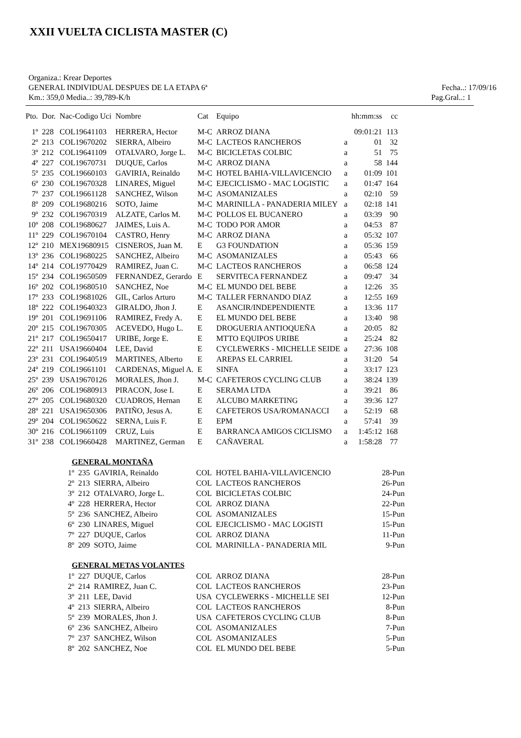XXII VUELTA CICLISTA MASTER (C)
Organiza.: Krear Deportes
GENERAL INDIVIDUAL DESPUES DE LA ETAPA 6ª Fecha..: 17/09/16
Km.: 359,0 Media..: 39,789-K/h Pag.Gral..: 1
| Pto. | Dor. | Nac-Codigo Uci | Nombre | Cat | Equipo | | hh:mm:ss | cc |
| --- | --- | --- | --- | --- | --- | --- | --- | --- |
| 1º | 228 | COL19641103 | HERRERA, Hector | M-C | ARROZ DIANA | | 09:01:21 | 113 |
| 2º | 213 | COL19670202 | SIERRA, Albeiro | M-C | LACTEOS RANCHEROS | a | 01 | 32 |
| 3º | 212 | COL19641109 | OTALVARO, Jorge L. | M-C | BICICLETAS COLBIC | a | 51 | 75 |
| 4º | 227 | COL19670731 | DUQUE, Carlos | M-C | ARROZ DIANA | a | 58 | 144 |
| 5º | 235 | COL19660103 | GAVIRIA, Reinaldo | M-C | HOTEL BAHIA-VILLAVICENCIO | a | 01:09 | 101 |
| 6º | 230 | COL19670328 | LINARES, Miguel | M-C | EJECICLISMO - MAC LOGISTIC | a | 01:47 | 164 |
| 7º | 237 | COL19661128 | SANCHEZ, Wilson | M-C | ASOMANIZALES | a | 02:10 | 59 |
| 8º | 209 | COL19680216 | SOTO, Jaime | M-C | MARINILLA - PANADERIA MILEY | a | 02:18 | 141 |
| 9º | 232 | COL19670319 | ALZATE, Carlos M. | M-C | POLLOS EL BUCANERO | a | 03:39 | 90 |
| 10º | 208 | COL19680627 | JAIMES, Luis A. | M-C | TODO POR AMOR | a | 04:53 | 87 |
| 11º | 229 | COL19670104 | CASTRO, Henry | M-C | ARROZ DIANA | a | 05:32 | 107 |
| 12º | 210 | MEX19680915 | CISNEROS, Juan M. | E | G3 FOUNDATION | a | 05:36 | 159 |
| 13º | 236 | COL19680225 | SANCHEZ, Albeiro | M-C | ASOMANIZALES | a | 05:43 | 66 |
| 14º | 214 | COL19770429 | RAMIREZ, Juan C. | M-C | LACTEOS RANCHEROS | a | 06:58 | 124 |
| 15º | 234 | COL19650509 | FERNANDEZ, Gerardo | E | SERVITECA FERNANDEZ | a | 09:47 | 34 |
| 16º | 202 | COL19680510 | SANCHEZ, Noe | M-C | EL MUNDO DEL BEBE | a | 12:26 | 35 |
| 17º | 233 | COL19681026 | GIL, Carlos Arturo | M-C | TALLER FERNANDO DIAZ | a | 12:55 | 169 |
| 18º | 222 | COL19640323 | GIRALDO, Jhon J. | E | ASANCIR/INDEPENDIENTE | a | 13:36 | 117 |
| 19º | 201 | COL19691106 | RAMIREZ, Fredy A. | E | EL MUNDO DEL BEBE | a | 13:40 | 98 |
| 20º | 215 | COL19670305 | ACEVEDO, Hugo L. | E | DROGUERIA ANTIOQUEÑA | a | 20:05 | 82 |
| 21º | 217 | COL19650417 | URIBE, Jorge E. | E | MTTO EQUIPOS URIBE | a | 25:24 | 82 |
| 22º | 211 | USA19660404 | LEE, David | E | CYCLEWERKS - MICHELLE SEIDE | a | 27:36 | 108 |
| 23º | 231 | COL19640519 | MARTINES, Alberto | E | AREPAS EL CARRIEL | a | 31:20 | 54 |
| 24º | 219 | COL19661101 | CARDENAS, Miguel A. | E | SINFA | a | 33:17 | 123 |
| 25º | 239 | USA19670126 | MORALES, Jhon J. | M-C | CAFETEROS CYCLING CLUB | a | 38:24 | 139 |
| 26º | 206 | COL19680913 | PIRACON, Jose I. | E | SERAMA LTDA | a | 39:21 | 86 |
| 27º | 205 | COL19680320 | CUADROS, Hernan | E | ALCUBO MARKETING | a | 39:36 | 127 |
| 28º | 221 | USA19650306 | PATIÑO, Jesus A. | E | CAFETEROS USA/ROMANACCI | a | 52:19 | 68 |
| 29º | 204 | COL19650622 | SERNA, Luis F. | E | EPM | a | 57:41 | 39 |
| 30º | 216 | COL19661109 | CRUZ, Luis | E | BARRANCA AMIGOS CICLISMO | a | 1:45:12 | 168 |
| 31º | 238 | COL19660428 | MARTINEZ, German | E | CAÑAVERAL | a | 1:58:28 | 77 |
GENERAL MONTAÑA
| 1º | 235 | GAVIRIA, Reinaldo | COL | HOTEL BAHIA-VILLAVICENCIO | 28-Pun |
| 2º | 213 | SIERRA, Albeiro | COL | LACTEOS RANCHEROS | 26-Pun |
| 3º | 212 | OTALVARO, Jorge L. | COL | BICICLETAS COLBIC | 24-Pun |
| 4º | 228 | HERRERA, Hector | COL | ARROZ DIANA | 22-Pun |
| 5º | 236 | SANCHEZ, Albeiro | COL | ASOMANIZALES | 15-Pun |
| 6º | 230 | LINARES, Miguel | COL | EJECICLISMO - MAC LOGISTI | 15-Pun |
| 7º | 227 | DUQUE, Carlos | COL | ARROZ DIANA | 11-Pun |
| 8º | 209 | SOTO, Jaime | COL | MARINILLA - PANADERIA MIL | 9-Pun |
GENERAL METAS VOLANTES
| 1º | 227 | DUQUE, Carlos | COL | ARROZ DIANA | 28-Pun |
| 2º | 214 | RAMIREZ, Juan C. | COL | LACTEOS RANCHEROS | 23-Pun |
| 3º | 211 | LEE, David | USA | CYCLEWERKS - MICHELLE SEI | 12-Pun |
| 4º | 213 | SIERRA, Albeiro | COL | LACTEOS RANCHEROS | 8-Pun |
| 5º | 239 | MORALES, Jhon J. | USA | CAFETEROS CYCLING CLUB | 8-Pun |
| 6º | 236 | SANCHEZ, Albeiro | COL | ASOMANIZALES | 7-Pun |
| 7º | 237 | SANCHEZ, Wilson | COL | ASOMANIZALES | 5-Pun |
| 8º | 202 | SANCHEZ, Noe | COL | EL MUNDO DEL BEBE | 5-Pun |